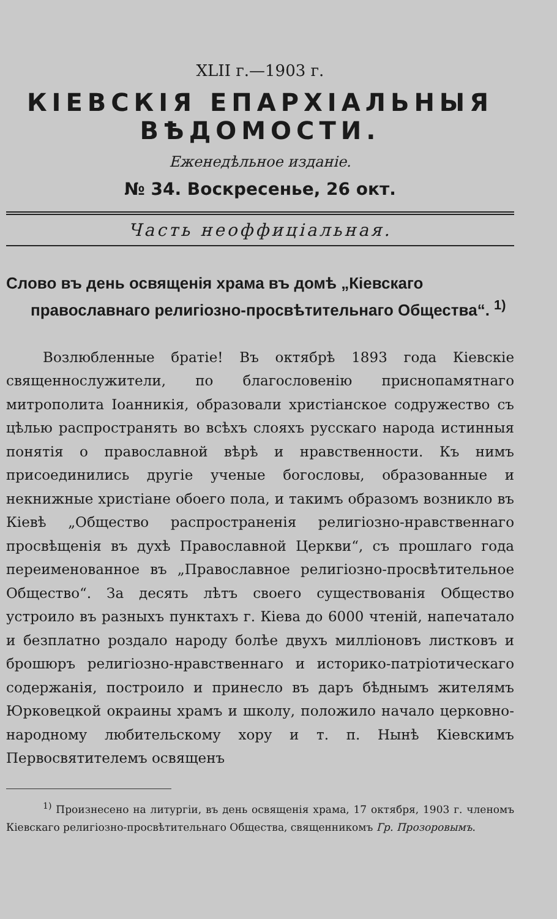XLII г.—1903 г.
КІЕВСКІЯ ЕПАРХІАЛЬНЫЯ ВѢДОМОСТИ.
Еженедѣльное изданіе.
№ 34. Воскресенье, 26 окт.
Часть неоффиціальная.
Слово въ день освященія храма въ домѣ „Кіевскаго православнаго религіозно-просвѣтительнаго Общества“. <sup>1)</sup>
Возлюбленные братіе! Въ октябрѣ 1893 года Кіевскіе священнослужители, по благословенію приснопамятнаго митрополита Іоанникія, образовали христіанское содружество съ цѣлью распространять во всѣхъ слояхъ русскаго народа истинныя понятія о православной вѣрѣ и нравственности. Къ нимъ присоединились другіе ученые богословы, образованные и некнижные христіане обоего пола, и такимъ образомъ возникло въ Кіевѣ „Общество распространенія религіозно-нравственнаго просвѣщенія въ духѣ Православной Церкви“, съ прошлаго года переименованное въ „Православное религіозно-просвѣтительное Общество“. За десять лѣтъ своего существованія Общество устроило въ разныхъ пунктахъ г. Кіева до 6000 чтеній, напечатало и безплатно роздало народу болѣе двухъ милліоновъ листковъ и брошюръ религіозно-нравственнаго и историко-патріотическаго содержанія, построило и принесло въ даръ бѣднымъ жителямъ Юрковецкой окраины храмъ и школу, положило начало церковно-народному любительскому хору и т. п. Нынѣ Кіевскимъ Первосвятителемъ освященъ
<sup>1)</sup> Произнесено на литургіи, въ день освященія храма, 17 октября, 1903 г. членомъ Кіевскаго религіозно-просвѣтительнаго Общества, священникомъ Гр. Прозоровымъ.